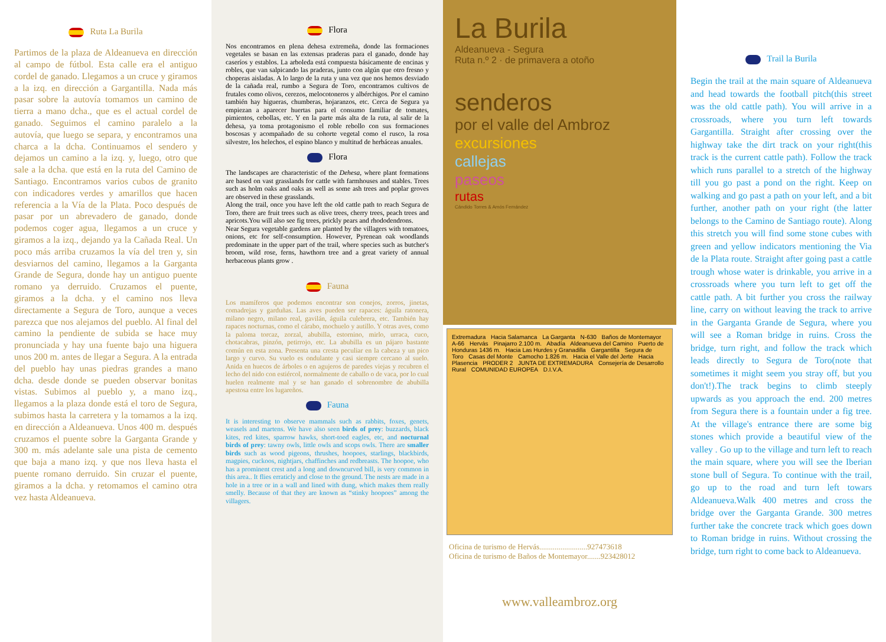Ruta La Burila
Partimos de la plaza de Aldeanueva en dirección al campo de fútbol. Esta calle era el antiguo cordel de ganado. Llegamos a un cruce y giramos a la izq. en dirección a Gargantilla. Nada más pasar sobre la autovía tomamos un camino de tierra a mano dcha., que es el actual cordel de ganado. Seguimos el camino paralelo a la autovía, que luego se separa, y encontramos una charca a la dcha. Continuamos el sendero y dejamos un camino a la izq. y, luego, otro que sale a la dcha. que está en la ruta del Camino de Santiago. Encontramos varios cubos de granito con indicadores verdes y amarillos que hacen referencia a la Vía de la Plata. Poco después de pasar por un abrevadero de ganado, donde podemos coger agua, llegamos a un cruce y giramos a la izq., dejando ya la Cañada Real. Un poco más arriba cruzamos la vía del tren y, sin desviarnos del camino, llegamos a la Garganta Grande de Segura, donde hay un antiguo puente romano ya derruido. Cruzamos el puente, giramos a la dcha. y el camino nos lleva directamente a Segura de Toro, aunque a veces parezca que nos alejamos del pueblo. Al final del camino la pendiente de subida se hace muy pronunciada y hay una fuente bajo una higuera unos 200 m. antes de llegar a Segura. A la entrada del pueblo hay unas piedras grandes a mano dcha. desde donde se pueden observar bonitas vistas. Subimos al pueblo y, a mano izq., llegamos a la plaza donde está el toro de Segura, subimos hasta la carretera y la tomamos a la izq. en dirección a Aldeanueva. Unos 400 m. después cruzamos el puente sobre la Garganta Grande y 300 m. más adelante sale una pista de cemento que baja a mano izq. y que nos lleva hasta el puente romano derruido. Sin cruzar el puente, giramos a la dcha. y retomamos el camino otra vez hasta Aldeanueva.
Flora
Nos encontramos en plena dehesa extremeña, donde las formaciones vegetales se basan en las extensas praderas para el ganado, donde hay caseríos y establos. La arboleda está compuesta básicamente de encinas y robles, que van salpicando las praderas, junto con algún que otro fresno y choperas aisladas. A lo largo de la ruta y una vez que nos hemos desviado de la cañada real, rumbo a Segura de Toro, encontramos cultivos de frutales como olivos, cerezos, melocotoneros y albérchigos. Por el camino también hay higueras, chumberas, hojaranzos, etc. Cerca de Segura ya empiezan a aparecer huertas para el consumo familiar de tomates, pimientos, cebollas, etc. Y en la parte más alta de la ruta, al salir de la dehesa, ya toma protagonismo el roble rebollo con sus formaciones boscosas y acompañado de su cohorte vegetal como el rusco, la rosa silvestre, los helechos, el espino blanco y multitud de herbáceas anuales.
Flora
The landscapes are characteristic of the Dehesa, where plant formations are based on vast grasslands for cattle with farmhouses and stables. Trees such as holm oaks and oaks as well as some ash trees and poplar groves are observed in these grasslands.
Along the trail, once you have left the old cattle path to reach Segura de Toro, there are fruit trees such as olive trees, cherry trees, peach trees and apricots.You will also see fig trees, prickly pears and rhododendrons.
Near Segura vegetable gardens are planted by the villagers with tomatoes, onions, etc for self-consumption. However, Pyrenean oak woodlands predominate in the upper part of the trail, where species such as butcher's broom, wild rose, ferns, hawthorn tree and a great variety of annual herbaceous plants grow .
Fauna
Los mamíferos que podemos encontrar son conejos, zorros, jinetas, comadrejas y garduñas. Las aves pueden ser rapaces: águila ratonera, milano negro, milano real, gavilán, águila culebrera, etc. También hay rapaces nocturnas, como el cárabo, mochuelo y autillo. Y otras aves, como la paloma torcaz, zorzal, abubilla, estornino, mirlo, urraca, cuco, chotacabras, pinzón, petirrojo, etc. La abubilla es un pájaro bastante común en esta zona. Presenta una cresta peculiar en la cabeza y un pico largo y curvo. Su vuelo es ondulante y casi siempre cercano al suelo. Anida en huecos de árboles o en agujeros de paredes viejas y recubren el lecho del nido con estiércol, normalmente de caballo o de vaca, por lo cual huelen realmente mal y se han ganado el sobrenombre de abubilla apestosa entre los lugareños.
Fauna
It is interesting to observe mammals such as rabbits, foxes, genets, weasels and martens. We have also seen birds of prey: buzzards, black kites, red kites, sparrow hawks, short-toed eagles, etc, and nocturnal birds of prey: tawny owls, little owls and scops owls. There are smaller birds such as wood pigeons, thrushes, hoopoes, starlings, blackbirds, magpies, cuckoos, nightjars, chaffinches and redbreasts. The hoopoe, who has a prominent crest and a long and downcurved bill, is very common in this area.. It flies erraticly and close to the ground. The nests are made in a hole in a tree or in a wall and lined with dung, which makes them really smelly. Because of that they are known as “stinky hoopoes” among the villagers.
La Burila
Aldeanueva - Segura
Ruta n.º 2 · de primavera a otoño
senderos
por el valle del Ambroz
excursiones
callejas
paseos
rutas
Cándido Torres & Amós Fernández
Extremadura Hacia Salamanca La Garganta N-630 Baños de Montemayor A-66 Hervás Pinajarro 2.100 m. Abadía Aldeanueva del Camino Puerto de Honduras 1436 m. Hacia Las Hurdes y Granadilla Gargantilla Segura de Toro Casas del Monte Camocho 1.826 m. Hacia el Valle del Jerte Hacia Plasencia PRODER 2 JUNTA DE EXTREMADURA Consejería de Desarrollo Rural COMUNIDAD EUROPEA D.I.V.A.
Oficina de turismo de Hervás.........................927473618
Oficina de turismo de Baños de Montemayor.......923428012
www.valleambroz.org
Trail la Burila
Begin the trail at the main square of Aldeanueva and head towards the football pitch(this street was the old cattle path). You will arrive in a crossroads, where you turn left towards Gargantilla. Straight after crossing over the highway take the dirt track on your right(this track is the current cattle path). Follow the track which runs parallel to a stretch of the highway till you go past a pond on the right. Keep on walking and go past a path on your left, and a bit further, another path on your right (the latter belongs to the Camino de Santiago route). Along this stretch you will find some stone cubes with green and yellow indicators mentioning the Via de la Plata route. Straight after going past a cattle trough whose water is drinkable, you arrive in a crossroads where you turn left to get off the cattle path. A bit further you cross the railway line, carry on without leaving the track to arrive in the Garganta Grande de Segura, where you will see a Roman bridge in ruins. Cross the bridge, turn right, and follow the track which leads directly to Segura de Toro(note that sometimes it might seem you stray off, but you don't!).The track begins to climb steeply upwards as you approach the end. 200 metres from Segura there is a fountain under a fig tree. At the village's entrance there are some big stones which provide a beautiful view of the valley . Go up to the village and turn left to reach the main square, where you will see the Iberian stone bull of Segura. To continue with the trail, go up to the road and turn left towars Aldeanueva.Walk 400 metres and cross the bridge over the Garganta Grande. 300 metres further take the concrete track which goes down to Roman bridge in ruins. Without crossing the bridge, turn right to come back to Aldeanueva.